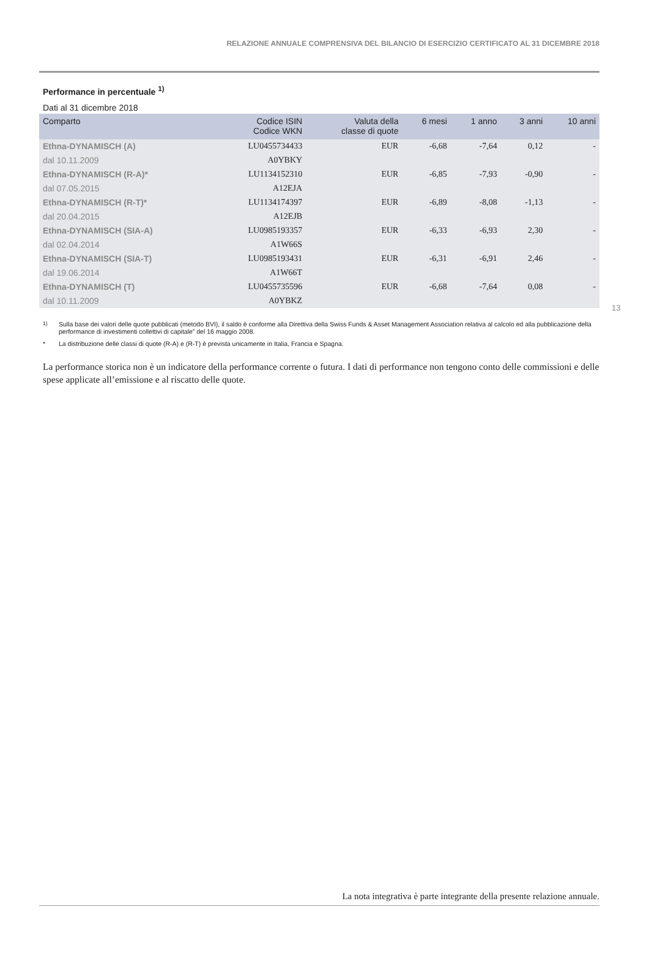RELAZIONE ANNUALE COMPRENSIVA DEL BILANCIO DI ESERCIZIO CERTIFICATO AL 31 DICEMBRE 2018
Performance in percentuale <sup>1)</sup>
Dati al 31 dicembre 2018
| Comparto | Codice ISIN Codice WKN | Valuta della classe di quote | 6 mesi | 1 anno | 3 anni | 10 anni |
| --- | --- | --- | --- | --- | --- | --- |
| Ethna-DYNAMISCH (A) | LU0455734433 | EUR | -6,68 | -7,64 | 0,12 | - |
| dal 10.11.2009 | A0YBKY | | | | | |
| Ethna-DYNAMISCH (R-A)* | LU1134152310 | EUR | -6,85 | -7,93 | -0,90 | - |
| dal 07.05.2015 | A12EJA | | | | | |
| Ethna-DYNAMISCH (R-T)* | LU1134174397 | EUR | -6,89 | -8,08 | -1,13 | - |
| dal 20.04.2015 | A12EJB | | | | | |
| Ethna-DYNAMISCH (SIA-A) | LU0985193357 | EUR | -6,33 | -6,93 | 2,30 | - |
| dal 02.04.2014 | A1W66S | | | | | |
| Ethna-DYNAMISCH (SIA-T) | LU0985193431 | EUR | -6,31 | -6,91 | 2,46 | - |
| dal 19.06.2014 | A1W66T | | | | | |
| Ethna-DYNAMISCH (T) | LU0455735596 | EUR | -6,68 | -7,64 | 0,08 | - |
| dal 10.11.2009 | A0YBKZ | | | | | |
<sup>1)</sup> Sulla base dei valori delle quote pubblicati (metodo BVI), il saldo è conforme alla Direttiva della Swiss Funds & Asset Management Association relativa al calcolo ed alla pubblicazione della performance di investimenti collettivi di capitale” del 16 maggio 2008.
* La distribuzione delle classi di quote (R-A) e (R-T) è prevista unicamente in Italia, Francia e Spagna.
La performance storica non è un indicatore della performance corrente o futura. I dati di performance non tengono conto delle commissioni e delle spese applicate all’emissione e al riscatto delle quote.
13
La nota integrativa è parte integrante della presente relazione annuale.